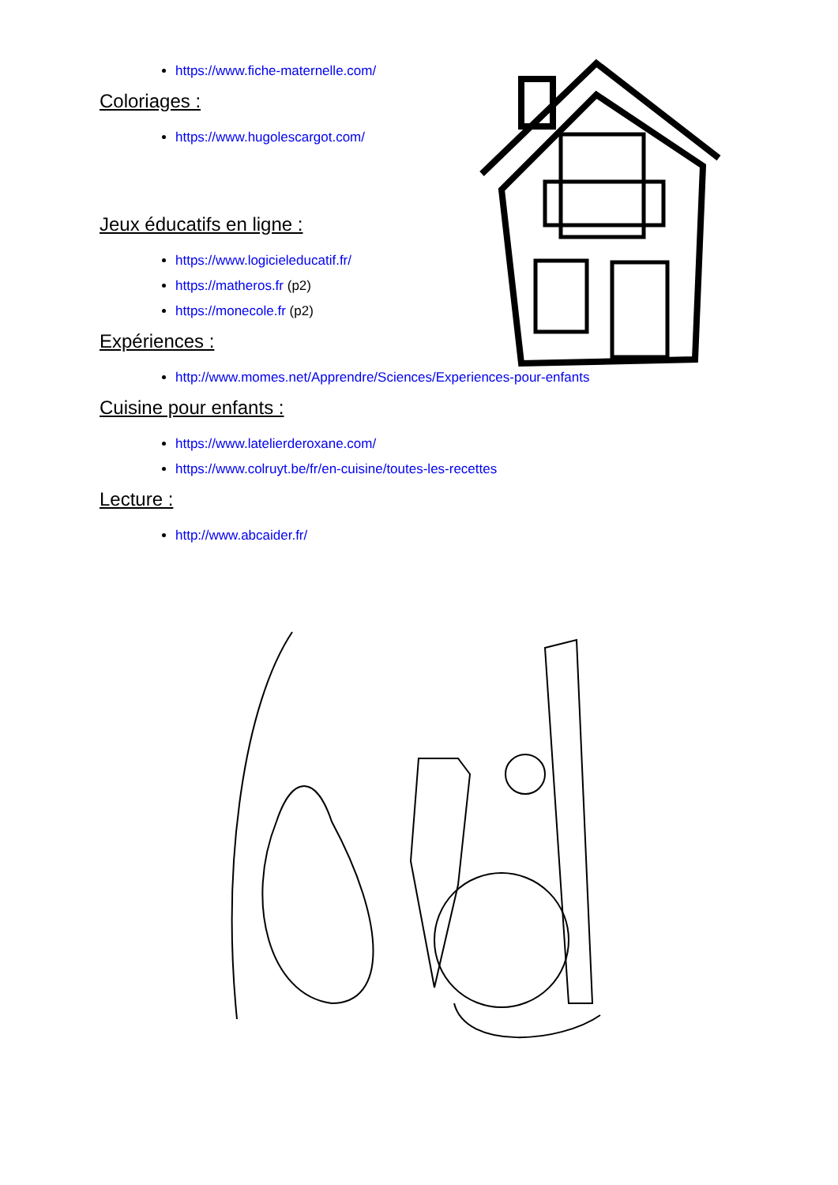https://www.fiche-maternelle.com/
Coloriages :
https://www.hugolescargot.com/
Jeux éducatifs en ligne :
https://www.logicieleducatif.fr/
https://matheros.fr (p2)
https://monecole.fr (p2)
Expériences :
http://www.momes.net/Apprendre/Sciences/Experiences-pour-enfants
Cuisine pour enfants :
https://www.latelierderoxane.com/
https://www.colruyt.be/fr/en-cuisine/toutes-les-recettes
Lecture :
http://www.abcaider.fr/